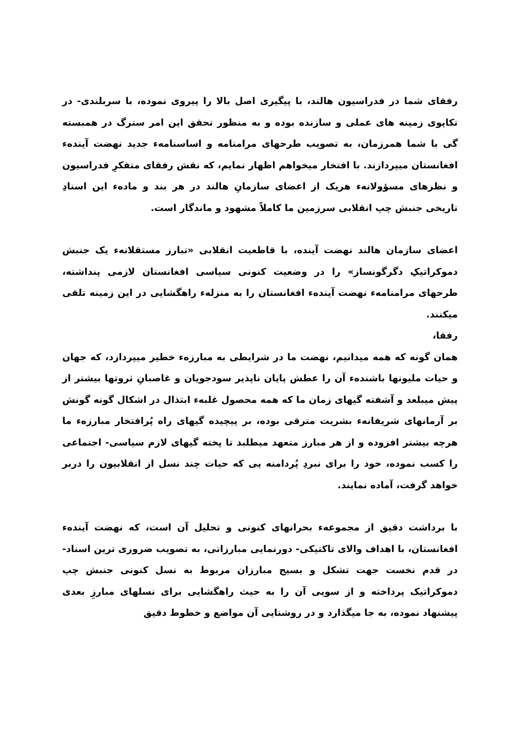رفقای شما در فدراسیون هالند، با پیگیری اصل بالا را پیروی نموده، با سربلندی- در تکاپوی زمینه های عملی و سازنده بوده و به منظور تحقق این امر سترگ در همبسته گی با شما همرزمان، به تصویب طرحهای مرامنامه و اساسنامهء جدید نهضت آیندهء افغانستان میپردازند. با افتخار میخواهم اظهار نمایم، که نقش رفقای متفکرِ فدراسیون و نظرهای مسؤولانهء هریک از اعضای سازمانِ هالند در هر بند و مادهء این اسنادِ تاریخی جنبش چپ انقلابی سرزمین ما کاملاً مشهود و ماندگار است.
اعضای سازمان هالند نهضت آینده، با قاطعیت انقلابی «تبارز مستقلانهء یک جنبش دموکراتیکِ دگرگونساز» را در وضعیت کنونی سیاسی افغانستان لازمی پنداشته، طرحهای مرامنامهء نهضت آیندهء افغانستان را به منزلهء راهگشایی در این زمینه تلقی میکنند.
رفقا،
همان گونه که همه میدانیم، نهضت ما در شرایطی به مبارزهء خطیر میپردازد، که جهان و حیات ملیونها باشندهء آن را عطش پایان ناپذیر سودجویان و غاصبانِ ثروتها بیشتر از پیش میبلعد و آشفته گیهای زمان ما که همه محصول غلبهء ابتذال در اشکال گونه گونش بر آرمانهای شریفانهء بشریت مترقی بوده، بر پیچیده گیهای راه پُرافتخار مبارزهء ما هرچه بیشتر افزوده و از هر مبارز متعهد میطلبد تا پخته گیهای لازم سیاسی- اجتماعی را کسب نموده، خود را برای نبردِ پُردامنه یی که حیات چند نسل از انقلابیون را دربر خواهد گرفت، آماده نمایند.
با برداشت دقیق از مجموعهء بحرانهای کنونی و تحلیل آن است، که نهضت آیندهء افغانستان، با اهداف والای تاکتیکی- دورنمایی مبارزاتی، به تصویب ضروری ترین اسناد- در قدم نخست جهت تشکل و بسیج مبارزان مربوط به نسل کنونی جنبش چپ دموکراتیک پرداخته و از سویی آن را به حیث راهگشایی برای نسلهای مبارزِ بعدی پیشنهاد نموده، به جا میگذارد و در روشنایی آن مواضع و خطوط دقیق